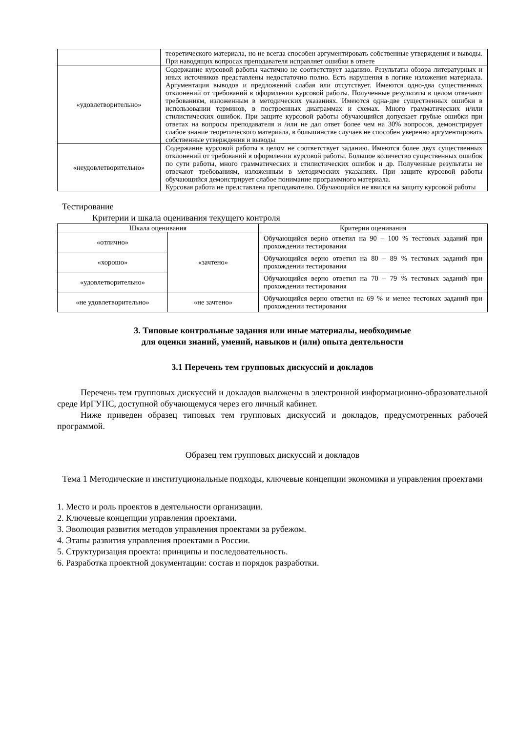| | теоретического материала, но не всегда способен аргументировать собственные утверждения и выводы. При наводящих вопросах преподавателя исправляет ошибки в ответе |
| «удовлетворительно» | Содержание курсовой работы частично не соответствует заданию. Результаты обзора литературных и иных источников представлены недостаточно полно. Есть нарушения в логике изложения материала. Аргументация выводов и предложений слабая или отсутствует. Имеются одно-два существенных отклонений от требований в оформлении курсовой работы. Полученные результаты в целом отвечают требованиям, изложенным в методических указаниях. Имеются одна-две существенных ошибки в использовании терминов, в построенных диаграммах и схемах. Много грамматических и/или стилистических ошибок. При защите курсовой работы обучающийся допускает грубые ошибки при ответах на вопросы преподавателя и /или не дал ответ более чем на 30% вопросов, демонстрирует слабое знание теоретического материала, в большинстве случаев не способен уверенно аргументировать собственные утверждения и выводы |
| «неудовлетворительно» | Содержание курсовой работы в целом не соответствует заданию. Имеются более двух существенных отклонений от требований в оформлении курсовой работы. Большое количество существенных ошибок по сути работы, много грамматических и стилистических ошибок и др. Полученные результаты не отвечают требованиям, изложенным в методических указаниях. При защите курсовой работы обучающийся демонстрирует слабое понимание программного материала. Курсовая работа не представлена преподавателю. Обучающийся не явился на защиту курсовой работы |
Тестирование
Критерии и шкала оценивания текущего контроля
| Шкала оценивания | | Критерии оценивания |
| --- | --- | --- |
| «отлично» | «зачтено» | Обучающийся верно ответил на 90 – 100 % тестовых заданий при прохождении тестирования |
| «хорошо» | | Обучающийся верно ответил на 80 – 89 % тестовых заданий при прохождении тестирования |
| «удовлетворительно» | | Обучающийся верно ответил на 70 – 79 % тестовых заданий при прохождении тестирования |
| «не удовлетворительно» | «не зачтено» | Обучающийся верно ответил на 69 % и менее тестовых заданий при прохождении тестирования |
3. Типовые контрольные задания или иные материалы, необходимые
для оценки знаний, умений, навыков и (или) опыта деятельности
3.1 Перечень тем групповых дискуссий и докладов
Перечень тем групповых дискуссий и докладов выложены в электронной информационно-образовательной среде ИрГУПС, доступной обучающемуся через его личный кабинет.
Ниже приведен образец типовых тем групповых дискуссий и докладов, предусмотренных рабочей программой.
Образец тем групповых дискуссий и докладов
Тема 1 Методические и институциональные подходы, ключевые концепции экономики и управления проектами
1. Место и роль проектов в деятельности организации.
2. Ключевые концепции управления проектами.
3. Эволюция развития методов управления проектами за рубежом.
4. Этапы развития управления проектами в России.
5. Структуризация проекта: принципы и последовательность.
6. Разработка проектной документации: состав и порядок разработки.